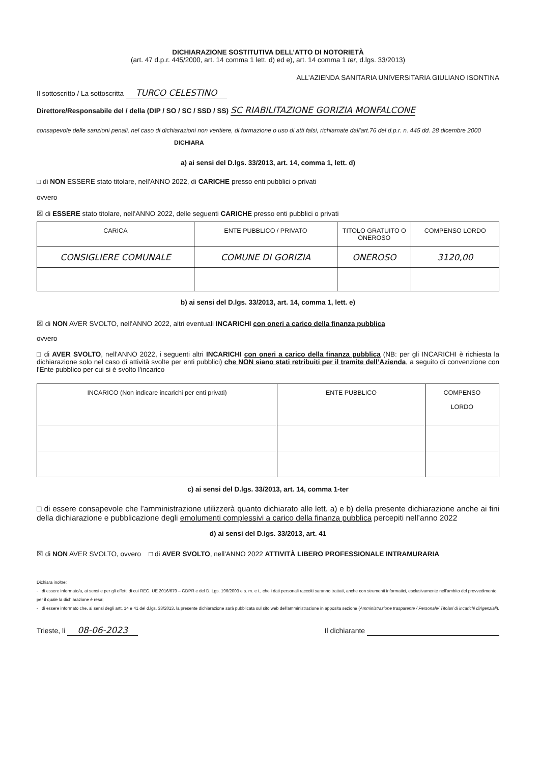DICHIARAZIONE SOSTITUTIVA DELL’ATTO DI NOTORIETÀ
(art. 47 d.p.r. 445/2000, art. 14 comma 1 lett. d) ed e), art. 14 comma 1 ter, d.lgs. 33/2013)
ALL’AZIENDA SANITARIA UNIVERSITARIA GIULIANO ISONTINA
Il sottoscritto / La sottoscritta TURCO CELESTINO
Direttore/Responsabile del / della (DIP / SO / SC / SSD / SS) SC RIABILITAZIONE GORIZIA MONFALCONE
consapevole delle sanzioni penali, nel caso di dichiarazioni non veritiere, di formazione o uso di atti falsi, richiamate dall'art.76 del d.p.r. n. 445 dd. 28 dicembre 2000 DICHIARA
a) ai sensi del D.lgs. 33/2013, art. 14, comma 1, lett. d)
□ di NON ESSERE stato titolare, nell'ANNO 2022, di CARICHE presso enti pubblici o privati
ovvero
☒ di ESSERE stato titolare, nell'ANNO 2022, delle seguenti CARICHE presso enti pubblici o privati
| CARICA | ENTE PUBBLICO / PRIVATO | TITOLO GRATUITO O ONEROSO | COMPENSO LORDO |
| --- | --- | --- | --- |
| CONSIGLIERE COMUNALE | COMUNE DI GORIZIA | ONEROSO | 3120,00 |
b) ai sensi del D.lgs. 33/2013, art. 14, comma 1, lett. e)
☒ di NON AVER SVOLTO, nell'ANNO 2022, altri eventuali INCARICHI con oneri a carico della finanza pubblica
ovvero
□ di AVER SVOLTO, nell'ANNO 2022, i seguenti altri INCARICHI con oneri a carico della finanza pubblica (NB: per gli INCARICHI è richiesta la dichiarazione solo nel caso di attività svolte per enti pubblici) che NON siano stati retribuiti per il tramite dell’Azienda, a seguito di convenzione con l'Ente pubblico per cui si è svolto l'incarico
| INCARICO (Non indicare incarichi per enti privati) | ENTE PUBBLICO | COMPENSO LORDO |
| --- | --- | --- |
c) ai sensi del D.lgs. 33/2013, art. 14, comma 1-ter
□ di essere consapevole che l’amministrazione utilizzerà quanto dichiarato alle lett. a) e b) della presente dichiarazione anche ai fini della dichiarazione e pubblicazione degli emolumenti complessivi a carico della finanza pubblica percepiti nell’anno 2022
d) ai sensi del D.lgs. 33/2013, art. 41
☒ di NON AVER SVOLTO, ovvero □ di AVER SVOLTO, nell'ANNO 2022 ATTIVITÀ LIBERO PROFESSIONALE INTRAMURARIA
Dichiara inoltre:
- di essere informato/a, ai sensi e per gli effetti di cui REG. UE 2016/679 – GDPR e del D. Lgs. 196/2003 e s. m. e i., che i dati personali raccolti saranno trattati, anche con strumenti informatici, esclusivamente nell'ambito del provvedimento per il quale la dichiarazione è resa;
- di essere informato che, ai sensi degli artt. 14 e 41 del d.lgs. 33/2013, la presente dichiarazione sarà pubblicata sul sito web dell’amministrazione in apposita sezione (Amministrazione trasparente / Personale/ Titolari di incarichi dirigenziali).
Trieste, li 08-06-2023
Il dichiarante